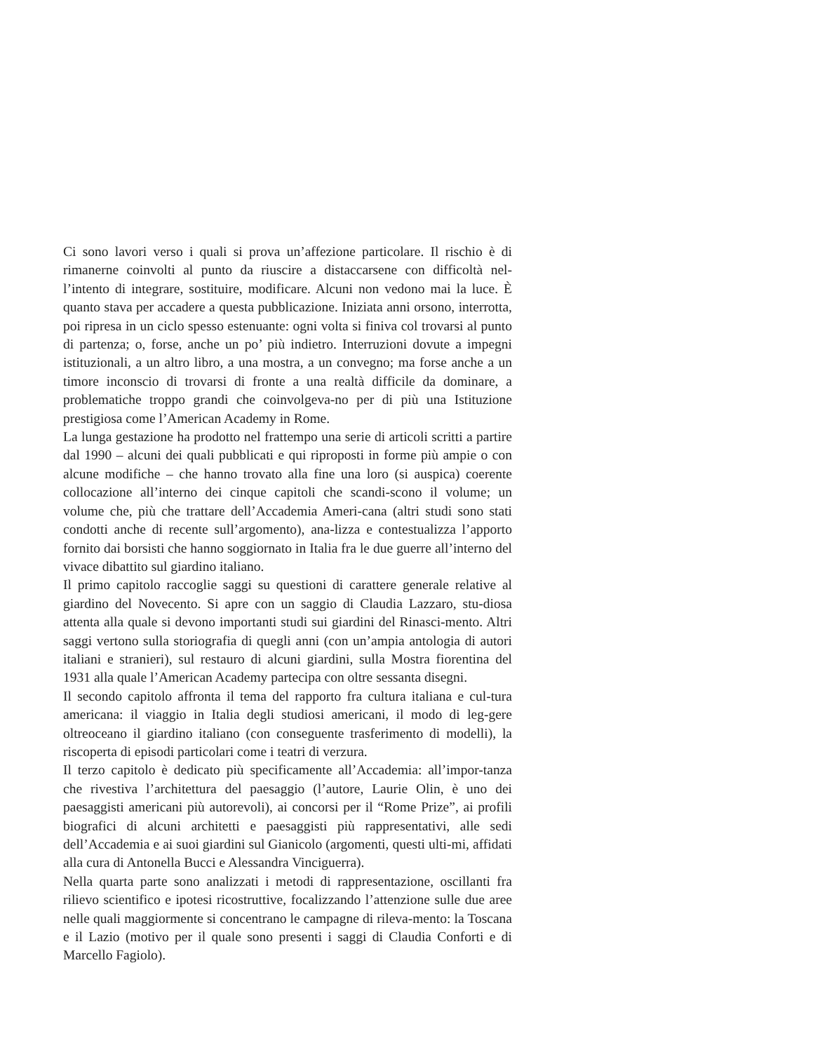Ci sono lavori verso i quali si prova un’affezione particolare. Il rischio è di rimanerne coinvolti al punto da riuscire a distaccarsene con difficoltà nel-l’intento di integrare, sostituire, modificare. Alcuni non vedono mai la luce. È quanto stava per accadere a questa pubblicazione. Iniziata anni orsono, interrotta, poi ripresa in un ciclo spesso estenuante: ogni volta si finiva col trovarsi al punto di partenza; o, forse, anche un po’ più indietro. Interruzioni dovute a impegni istituzionali, a un altro libro, a una mostra, a un convegno; ma forse anche a un timore inconscio di trovarsi di fronte a una realtà difficile da dominare, a problematiche troppo grandi che coinvolgeva-no per di più una Istituzione prestigiosa come l’American Academy in Rome.
La lunga gestazione ha prodotto nel frattempo una serie di articoli scritti a partire dal 1990 – alcuni dei quali pubblicati e qui riproposti in forme più ampie o con alcune modifiche – che hanno trovato alla fine una loro (si auspica) coerente collocazione all’interno dei cinque capitoli che scandi-scono il volume; un volume che, più che trattare dell’Accademia Ameri-cana (altri studi sono stati condotti anche di recente sull’argomento), ana-lizza e contestualizza l’apporto fornito dai borsisti che hanno soggiornato in Italia fra le due guerre all’interno del vivace dibattito sul giardino italiano.
Il primo capitolo raccoglie saggi su questioni di carattere generale relative al giardino del Novecento. Si apre con un saggio di Claudia Lazzaro, stu-diosa attenta alla quale si devono importanti studi sui giardini del Rinasci-mento. Altri saggi vertono sulla storiografia di quegli anni (con un’ampia antologia di autori italiani e stranieri), sul restauro di alcuni giardini, sulla Mostra fiorentina del 1931 alla quale l’American Academy partecipa con oltre sessanta disegni.
Il secondo capitolo affronta il tema del rapporto fra cultura italiana e cul-tura americana: il viaggio in Italia degli studiosi americani, il modo di leg-gere oltreoceano il giardino italiano (con conseguente trasferimento di modelli), la riscoperta di episodi particolari come i teatri di verzura.
Il terzo capitolo è dedicato più specificamente all’Accademia: all’impor-tanza che rivestiva l’architettura del paesaggio (l’autore, Laurie Olin, è uno dei paesaggisti americani più autorevoli), ai concorsi per il “Rome Prize”, ai profili biografici di alcuni architetti e paesaggisti più rappresentativi, alle sedi dell’Accademia e ai suoi giardini sul Gianicolo (argomenti, questi ulti-mi, affidati alla cura di Antonella Bucci e Alessandra Vinciguerra).
Nella quarta parte sono analizzati i metodi di rappresentazione, oscillanti fra rilievo scientifico e ipotesi ricostruttive, focalizzando l’attenzione sulle due aree nelle quali maggiormente si concentrano le campagne di rileva-mento: la Toscana e il Lazio (motivo per il quale sono presenti i saggi di Claudia Conforti e di Marcello Fagiolo).